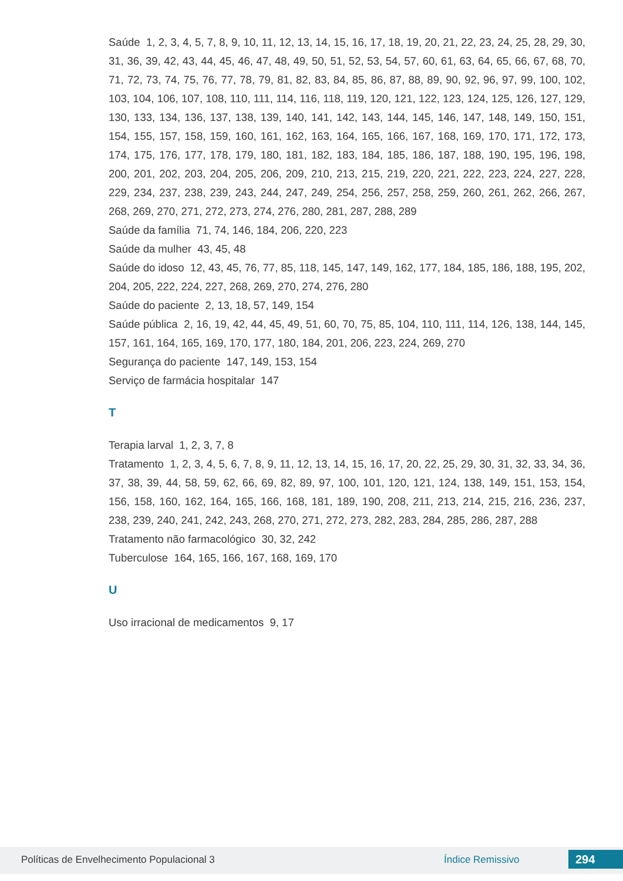Saúde 1, 2, 3, 4, 5, 7, 8, 9, 10, 11, 12, 13, 14, 15, 16, 17, 18, 19, 20, 21, 22, 23, 24, 25, 28, 29, 30, 31, 36, 39, 42, 43, 44, 45, 46, 47, 48, 49, 50, 51, 52, 53, 54, 57, 60, 61, 63, 64, 65, 66, 67, 68, 70, 71, 72, 73, 74, 75, 76, 77, 78, 79, 81, 82, 83, 84, 85, 86, 87, 88, 89, 90, 92, 96, 97, 99, 100, 102, 103, 104, 106, 107, 108, 110, 111, 114, 116, 118, 119, 120, 121, 122, 123, 124, 125, 126, 127, 129, 130, 133, 134, 136, 137, 138, 139, 140, 141, 142, 143, 144, 145, 146, 147, 148, 149, 150, 151, 154, 155, 157, 158, 159, 160, 161, 162, 163, 164, 165, 166, 167, 168, 169, 170, 171, 172, 173, 174, 175, 176, 177, 178, 179, 180, 181, 182, 183, 184, 185, 186, 187, 188, 190, 195, 196, 198, 200, 201, 202, 203, 204, 205, 206, 209, 210, 213, 215, 219, 220, 221, 222, 223, 224, 227, 228, 229, 234, 237, 238, 239, 243, 244, 247, 249, 254, 256, 257, 258, 259, 260, 261, 262, 266, 267, 268, 269, 270, 271, 272, 273, 274, 276, 280, 281, 287, 288, 289
Saúde da família 71, 74, 146, 184, 206, 220, 223
Saúde da mulher 43, 45, 48
Saúde do idoso 12, 43, 45, 76, 77, 85, 118, 145, 147, 149, 162, 177, 184, 185, 186, 188, 195, 202, 204, 205, 222, 224, 227, 268, 269, 270, 274, 276, 280
Saúde do paciente 2, 13, 18, 57, 149, 154
Saúde pública 2, 16, 19, 42, 44, 45, 49, 51, 60, 70, 75, 85, 104, 110, 111, 114, 126, 138, 144, 145, 157, 161, 164, 165, 169, 170, 177, 180, 184, 201, 206, 223, 224, 269, 270
Segurança do paciente 147, 149, 153, 154
Serviço de farmácia hospitalar 147
T
Terapia larval 1, 2, 3, 7, 8
Tratamento 1, 2, 3, 4, 5, 6, 7, 8, 9, 11, 12, 13, 14, 15, 16, 17, 20, 22, 25, 29, 30, 31, 32, 33, 34, 36, 37, 38, 39, 44, 58, 59, 62, 66, 69, 82, 89, 97, 100, 101, 120, 121, 124, 138, 149, 151, 153, 154, 156, 158, 160, 162, 164, 165, 166, 168, 181, 189, 190, 208, 211, 213, 214, 215, 216, 236, 237, 238, 239, 240, 241, 242, 243, 268, 270, 271, 272, 273, 282, 283, 284, 285, 286, 287, 288
Tratamento não farmacológico 30, 32, 242
Tuberculose 164, 165, 166, 167, 168, 169, 170
U
Uso irracional de medicamentos 9, 17
Políticas de Envelhecimento Populacional 3 Índice Remissivo 294